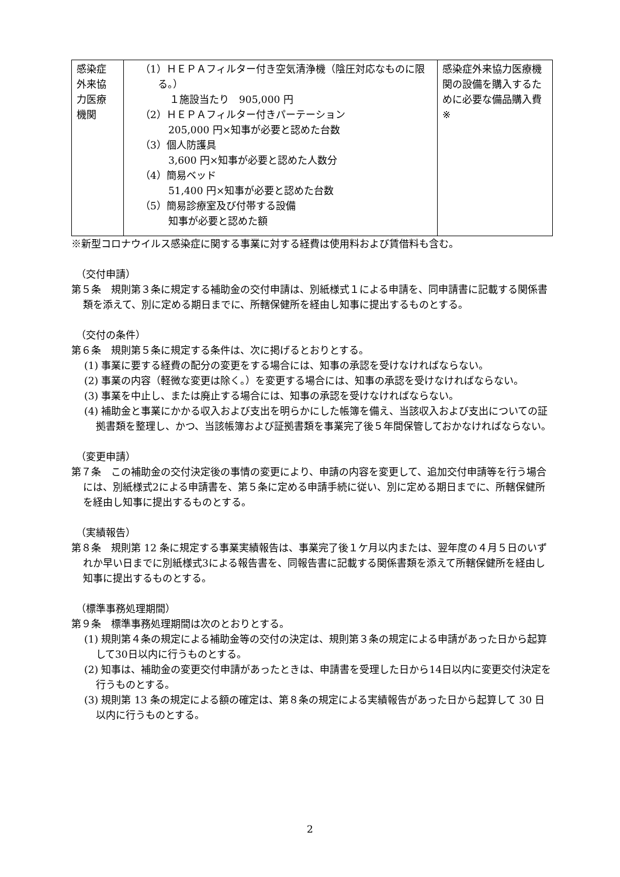| 感染症 外来協 力医療 機関 | （1）ＨＥＰＡフィルター付き空気清浄機（陰圧対応なものに限る。） １施設当たり 905,000 円 （2）ＨＥＰＡフィルター付きパーテーション 205,000 円×知事が必要と認めた台数 （3）個人防護具 3,600 円×知事が必要と認めた人数分 （4）簡易ベッド 51,400 円×知事が必要と認めた台数 （5）簡易診療室及び付帯する設備 知事が必要と認めた額 | 感染症外来協力医療機関の設備を購入するために必要な備品購入費 ※ |
※新型コロナウイルス感染症に関する事業に対する経費は使用料および賃借料も含む。
（交付申請）
第５条　規則第３条に規定する補助金の交付申請は、別紙様式１による申請を、同申請書に記載する関係書類を添えて、別に定める期日までに、所轄保健所を経由し知事に提出するものとする。
（交付の条件）
第６条　規則第５条に規定する条件は、次に掲げるとおりとする。
(1) 事業に要する経費の配分の変更をする場合には、知事の承認を受けなければならない。
(2) 事業の内容（軽微な変更は除く。）を変更する場合には、知事の承認を受けなければならない。
(3) 事業を中止し、または廃止する場合には、知事の承認を受けなければならない。
(4) 補助金と事業にかかる収入および支出を明らかにした帳簿を備え、当該収入および支出についての証拠書類を整理し、かつ、当該帳簿および証拠書類を事業完了後５年間保管しておかなければならない。
（変更申請）
第７条　この補助金の交付決定後の事情の変更により、申請の内容を変更して、追加交付申請等を行う場合には、別紙様式2による申請書を、第５条に定める申請手続に従い、別に定める期日までに、所轄保健所を経由し知事に提出するものとする。
（実績報告）
第８条　規則第 12 条に規定する事業実績報告は、事業完了後１ケ月以内または、翌年度の４月５日のいずれか早い日までに別紙様式3による報告書を、同報告書に記載する関係書類を添えて所轄保健所を経由し知事に提出するものとする。
（標準事務処理期間）
第９条　標準事務処理期間は次のとおりとする。
(1) 規則第４条の規定による補助金等の交付の決定は、規則第３条の規定による申請があった日から起算して30日以内に行うものとする。
(2) 知事は、補助金の変更交付申請があったときは、申請書を受理した日から14日以内に変更交付決定を行うものとする。
(3) 規則第 13 条の規定による額の確定は、第８条の規定による実績報告があった日から起算して 30 日以内に行うものとする。
2